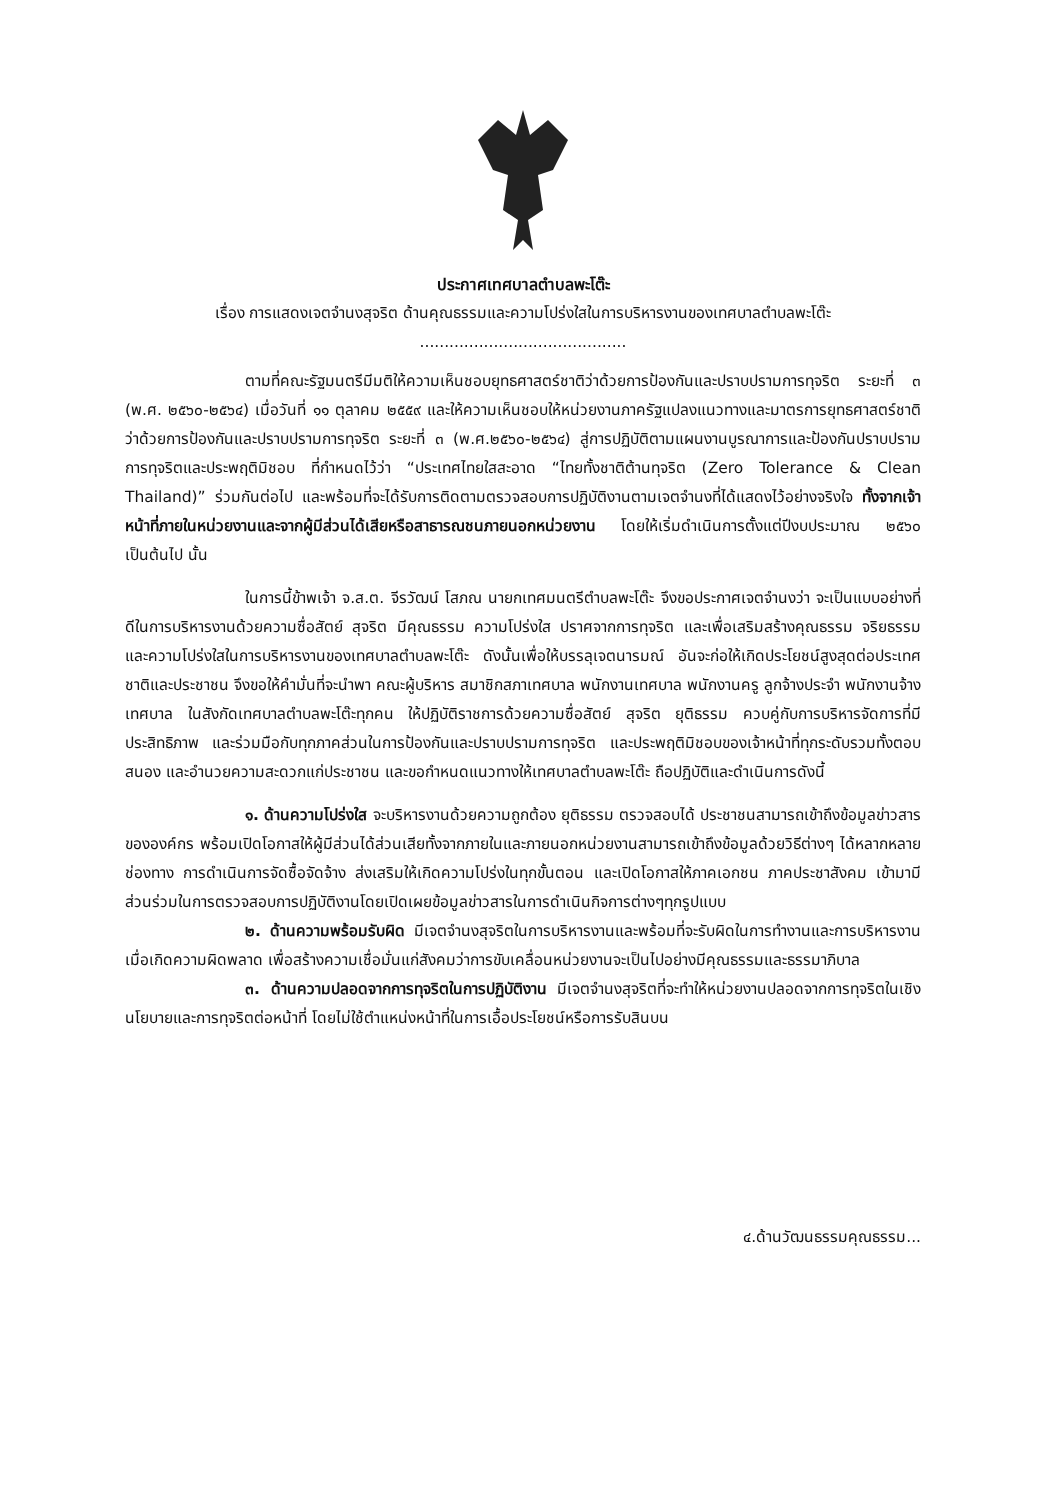ประกาศเทศบาลตำบลพะโต๊ะ
เรื่อง การแสดงเจตจำนงสุจริต ด้านคุณธรรมและความโปร่งใสในการบริหารงานของเทศบาลตำบลพะโต๊ะ
..........................................
ตามที่คณะรัฐมนตรีมีมติให้ความเห็นชอบยุทธศาสตร์ชาติว่าด้วยการป้องกันและปราบปรามการทุจริต ระยะที่ ๓ (พ.ศ. ๒๕๖๐-๒๕๖๔) เมื่อวันที่ ๑๑ ตุลาคม ๒๕๕๙ และให้ความเห็นชอบให้หน่วยงานภาครัฐแปลงแนวทางและมาตรการยุทธศาสตร์ชาติว่าด้วยการป้องกันและปราบปรามการทุจริต ระยะที่ ๓ (พ.ศ.๒๕๖๐-๒๕๖๔) สู่การปฏิบัติตามแผนงานบูรณาการและป้องกันปราบปรามการทุจริตและประพฤติมิชอบ ที่กำหนดไว้ว่า “ประเทศไทยใสสะอาด “ไทยทั้งชาติต้านทุจริต (Zero Tolerance & Clean Thailand)” ร่วมกันต่อไป และพร้อมที่จะได้รับการติดตามตรวจสอบการปฏิบัติงานตามเจตจำนงที่ได้แสดงไว้อย่างจริงใจ ทั้งจากเจ้าหน้าที่ภายในหน่วยงานและจากผู้มีส่วนได้เสียหรือสาธารณชนภายนอกหน่วยงาน โดยให้เริ่มดำเนินการตั้งแต่ปีงบประมาณ ๒๕๖๐ เป็นต้นไป นั้น
ในการนี้ข้าพเจ้า จ.ส.ต. จีรวัฒน์ โสภณ นายกเทศมนตรีตำบลพะโต๊ะ จึงขอประกาศเจตจำนงว่า จะเป็นแบบอย่างที่ดีในการบริหารงานด้วยความซื่อสัตย์ สุจริต มีคุณธรรม ความโปร่งใส ปราศจากการทุจริต และเพื่อเสริมสร้างคุณธรรม จริยธรรม และความโปร่งใสในการบริหารงานของเทศบาลตำบลพะโต๊ะ ดังนั้นเพื่อให้บรรลุเจตนารมณ์ อันจะก่อให้เกิดประโยชน์สูงสุดต่อประเทศชาติและประชาชน จึงขอให้คำมั่นที่จะนำพา คณะผู้บริหาร สมาชิกสภาเทศบาล พนักงานเทศบาล พนักงานครู ลูกจ้างประจำ พนักงานจ้างเทศบาล ในสังกัดเทศบาลตำบลพะโต๊ะทุกคน ให้ปฏิบัติราชการด้วยความซื่อสัตย์ สุจริต ยุติธรรม ควบคู่กับการบริหารจัดการที่มีประสิทธิภาพ และร่วมมือกับทุกภาคส่วนในการป้องกันและปราบปรามการทุจริต และประพฤติมิชอบของเจ้าหน้าที่ทุกระดับรวมทั้งตอบสนอง และอำนวยความสะดวกแก่ประชาชน และขอกำหนดแนวทางให้เทศบาลตำบลพะโต๊ะ ถือปฏิบัติและดำเนินการดังนี้
๑. ด้านความโปร่งใส จะบริหารงานด้วยความถูกต้อง ยุติธรรม ตรวจสอบได้ ประชาชนสามารถเข้าถึงข้อมูลข่าวสารขององค์กร พร้อมเปิดโอกาสให้ผู้มีส่วนได้ส่วนเสียทั้งจากภายในและภายนอกหน่วยงานสามารถเข้าถึงข้อมูลด้วยวิธีต่างๆ ได้หลากหลายช่องทาง การดำเนินการจัดซื้อจัดจ้าง ส่งเสริมให้เกิดความโปร่งในทุกขั้นตอน และเปิดโอกาสให้ภาคเอกชน ภาคประชาสังคม เข้ามามีส่วนร่วมในการตรวจสอบการปฏิบัติงานโดยเปิดเผยข้อมูลข่าวสารในการดำเนินกิจการต่างๆทุกรูปแบบ
๒. ด้านความพร้อมรับผิด มีเจตจำนงสุจริตในการบริหารงานและพร้อมที่จะรับผิดในการทำงานและการบริหารงานเมื่อเกิดความผิดพลาด เพื่อสร้างความเชื่อมั่นแก่สังคมว่าการขับเคลื่อนหน่วยงานจะเป็นไปอย่างมีคุณธรรมและธรรมาภิบาล
๓. ด้านความปลอดจากการทุจริตในการปฏิบัติงาน มีเจตจำนงสุจริตที่จะทำให้หน่วยงานปลอดจากการทุจริตในเชิงนโยบายและการทุจริตต่อหน้าที่ โดยไม่ใช้ตำแหน่งหน้าที่ในการเอื้อประโยชน์หรือการรับสินบน
๔.ด้านวัฒนธรรมคุณธรรม...